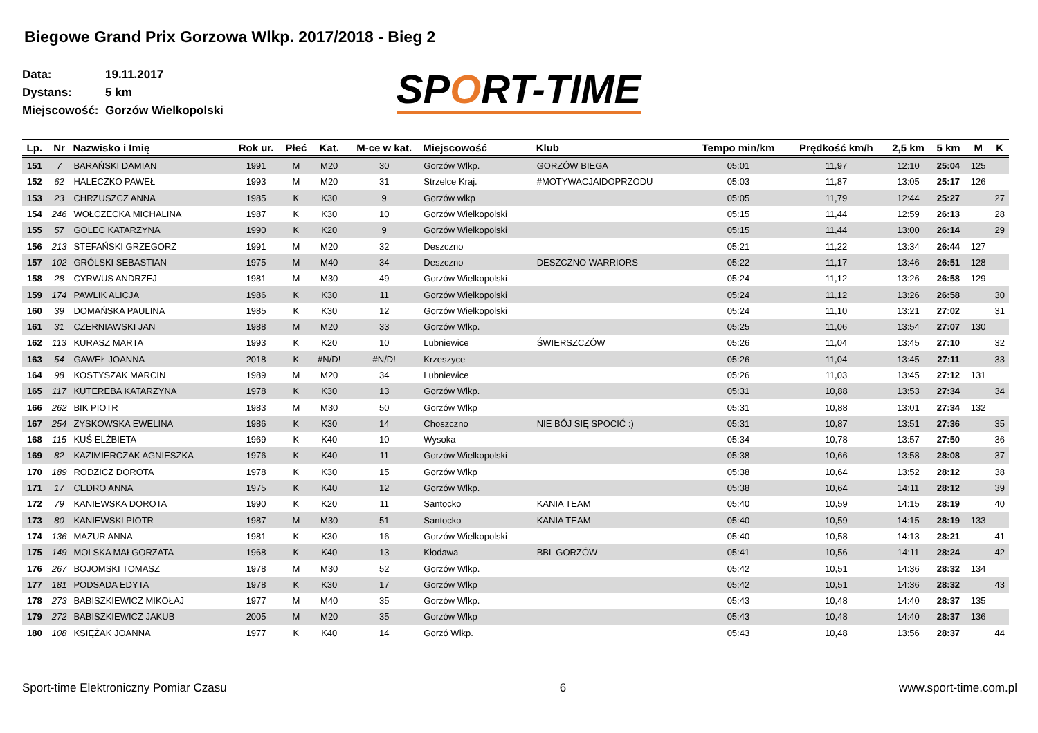Biegowe Grand Prix Gorzowa Wlkp. 2017/2018 - Bieg 2
Data: 19.11.2017
Dystans: 5 km
Miejscowość: Gorzów Wielkopolski
SPORT-TIME
| Lp. | Nr | Nazwisko i Imię | Rok ur. | Płeć | Kat. | M-ce w kat. | Miejscowość | Klub | Tempo min/km | Prędkość km/h | 2,5 km | 5 km | M | K |
| --- | --- | --- | --- | --- | --- | --- | --- | --- | --- | --- | --- | --- | --- | --- |
| 151 | 7 | BARAŃSKI DAMIAN | 1991 | M | M20 | 30 | Gorzów Wlkp. | GORZÓW BIEGA | 05:01 | 11,97 | 12:10 | 25:04 | 125 | |
| 152 | 62 | HALECZKO PAWEŁ | 1993 | M | M20 | 31 | Strzelce Kraj. | #MOTYWACJAIDOPRZODU | 05:03 | 11,87 | 13:05 | 25:17 | 126 | |
| 153 | 23 | CHRZUSZCZ ANNA | 1985 | K | K30 | 9 | Gorzów wlkp | | 05:05 | 11,79 | 12:44 | 25:27 | | 27 |
| 154 | 246 | WOŁCZECKA MICHALINA | 1987 | K | K30 | 10 | Gorzów Wielkopolski | | 05:15 | 11,44 | 12:59 | 26:13 | | 28 |
| 155 | 57 | GOLEC KATARZYNA | 1990 | K | K20 | 9 | Gorzów Wielkopolski | | 05:15 | 11,44 | 13:00 | 26:14 | | 29 |
| 156 | 213 | STEFAŃSKI GRZEGORZ | 1991 | M | M20 | 32 | Deszczno | | 05:21 | 11,22 | 13:34 | 26:44 | 127 | |
| 157 | 102 | GRÓLSKI SEBASTIAN | 1975 | M | M40 | 34 | Deszczno | DESZCZNO WARRIORS | 05:22 | 11,17 | 13:46 | 26:51 | 128 | |
| 158 | 28 | CYRWUS ANDRZEJ | 1981 | M | M30 | 49 | Gorzów Wielkopolski | | 05:24 | 11,12 | 13:26 | 26:58 | 129 | |
| 159 | 174 | PAWLIK ALICJA | 1986 | K | K30 | 11 | Gorzów Wielkopolski | | 05:24 | 11,12 | 13:26 | 26:58 | | 30 |
| 160 | 39 | DOMAŃSKA PAULINA | 1985 | K | K30 | 12 | Gorzów Wielkopolski | | 05:24 | 11,10 | 13:21 | 27:02 | | 31 |
| 161 | 31 | CZERNIAWSKI JAN | 1988 | M | M20 | 33 | Gorzów Wlkp. | | 05:25 | 11,06 | 13:54 | 27:07 | 130 | |
| 162 | 113 | KURASZ MARTA | 1993 | K | K20 | 10 | Lubniewice | ŚWIERSZCZÓW | 05:26 | 11,04 | 13:45 | 27:10 | | 32 |
| 163 | 54 | GAWEŁ JOANNA | 2018 | K | #N/D! | #N/D! | Krzeszyce | | 05:26 | 11,04 | 13:45 | 27:11 | | 33 |
| 164 | 98 | KOSTYSZAK MARCIN | 1989 | M | M20 | 34 | Lubniewice | | 05:26 | 11,03 | 13:45 | 27:12 | 131 | |
| 165 | 117 | KUTEREBA KATARZYNA | 1978 | K | K30 | 13 | Gorzów Wlkp. | | 05:31 | 10,88 | 13:53 | 27:34 | | 34 |
| 166 | 262 | BIK PIOTR | 1983 | M | M30 | 50 | Gorzów Wlkp | | 05:31 | 10,88 | 13:01 | 27:34 | 132 | |
| 167 | 254 | ZYSKOWSKA EWELINA | 1986 | K | K30 | 14 | Choszczno | NIE BÓJ SIĘ SPOCIĆ :) | 05:31 | 10,87 | 13:51 | 27:36 | | 35 |
| 168 | 115 | KUŚ ELŻBIETA | 1969 | K | K40 | 10 | Wysoka | | 05:34 | 10,78 | 13:57 | 27:50 | | 36 |
| 169 | 82 | KAZIMIERCZAK AGNIESZKA | 1976 | K | K40 | 11 | Gorzów Wielkopolski | | 05:38 | 10,66 | 13:58 | 28:08 | | 37 |
| 170 | 189 | RODZICZ DOROTA | 1978 | K | K30 | 15 | Gorzów Wlkp | | 05:38 | 10,64 | 13:52 | 28:12 | | 38 |
| 171 | 17 | CEDRO ANNA | 1975 | K | K40 | 12 | Gorzów Wlkp. | | 05:38 | 10,64 | 14:11 | 28:12 | | 39 |
| 172 | 79 | KANIEWSKA DOROTA | 1990 | K | K20 | 11 | Santocko | KANIA TEAM | 05:40 | 10,59 | 14:15 | 28:19 | | 40 |
| 173 | 80 | KANIEWSKI PIOTR | 1987 | M | M30 | 51 | Santocko | KANIA TEAM | 05:40 | 10,59 | 14:15 | 28:19 | 133 | |
| 174 | 136 | MAZUR ANNA | 1981 | K | K30 | 16 | Gorzów Wielkopolski | | 05:40 | 10,58 | 14:13 | 28:21 | | 41 |
| 175 | 149 | MOLSKA MAŁGORZATA | 1968 | K | K40 | 13 | Kłodawa | BBL GORZÓW | 05:41 | 10,56 | 14:11 | 28:24 | | 42 |
| 176 | 267 | BOJOMSKI TOMASZ | 1978 | M | M30 | 52 | Gorzów Wlkp. | | 05:42 | 10,51 | 14:36 | 28:32 | 134 | |
| 177 | 181 | PODSADA EDYTA | 1978 | K | K30 | 17 | Gorzów Wlkp | | 05:42 | 10,51 | 14:36 | 28:32 | | 43 |
| 178 | 273 | BABISZKIEWICZ MIKOŁAJ | 1977 | M | M40 | 35 | Gorzów Wlkp. | | 05:43 | 10,48 | 14:40 | 28:37 | 135 | |
| 179 | 272 | BABISZKIEWICZ JAKUB | 2005 | M | M20 | 35 | Gorzów Wlkp | | 05:43 | 10,48 | 14:40 | 28:37 | 136 | |
| 180 | 108 | KSIĘŻAK JOANNA | 1977 | K | K40 | 14 | Gorzó Wlkp. | | 05:43 | 10,48 | 13:56 | 28:37 | | 44 |
Sport-time Elektroniczny Pomiar Czasu 6 www.sport-time.com.pl